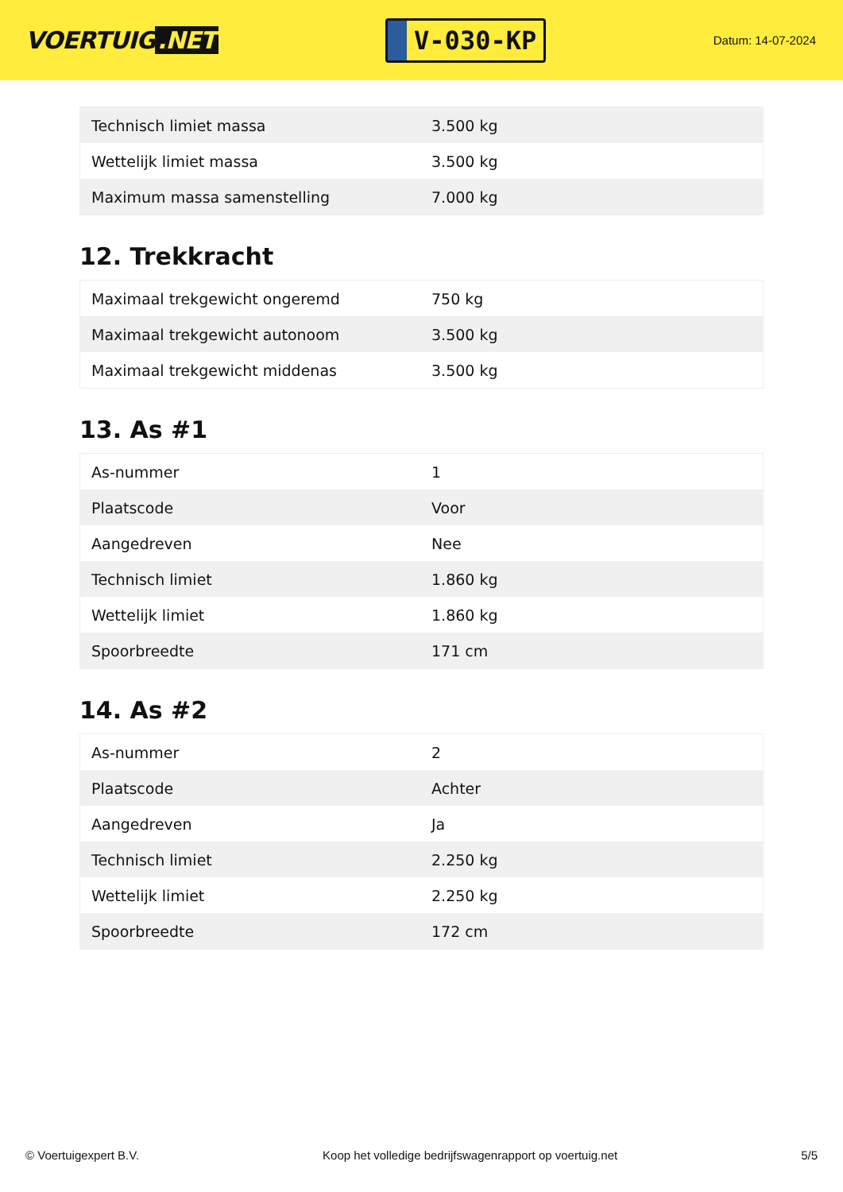VOERTUIG.NET
V-030-KP
Datum: 14-07-2024
| Technisch limiet massa | 3.500 kg |
| Wettelijk limiet massa | 3.500 kg |
| Maximum massa samenstelling | 7.000 kg |
12. Trekkracht
| Maximaal trekgewicht ongeremd | 750 kg |
| Maximaal trekgewicht autonoom | 3.500 kg |
| Maximaal trekgewicht middenas | 3.500 kg |
13. As #1
| As-nummer | 1 |
| Plaatscode | Voor |
| Aangedreven | Nee |
| Technisch limiet | 1.860 kg |
| Wettelijk limiet | 1.860 kg |
| Spoorbreedte | 171 cm |
14. As #2
| As-nummer | 2 |
| Plaatscode | Achter |
| Aangedreven | Ja |
| Technisch limiet | 2.250 kg |
| Wettelijk limiet | 2.250 kg |
| Spoorbreedte | 172 cm |
© Voertuigexpert B.V. Koop het volledige bedrijfswagenrapport op voertuig.net 5/5